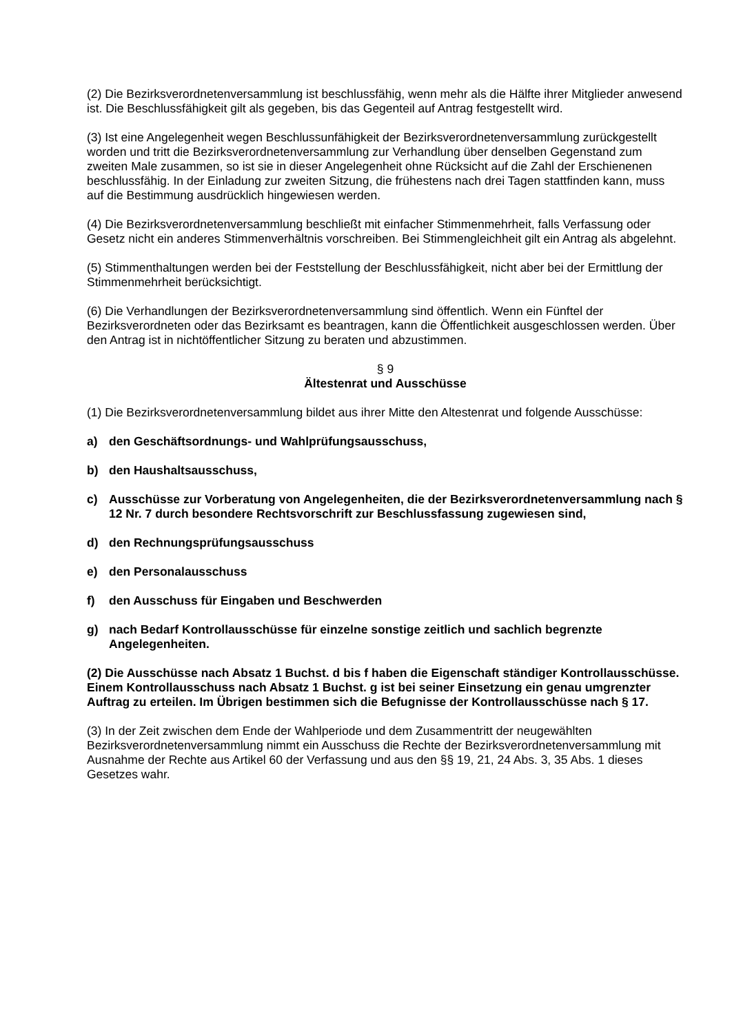(2) Die Bezirksverordnetenversammlung ist beschlussfähig, wenn mehr als die Hälfte ihrer Mitglieder anwesend ist. Die Beschlussfähigkeit gilt als gegeben, bis das Gegenteil auf Antrag festgestellt wird.
(3) Ist eine Angelegenheit wegen Beschlussunfähigkeit der Bezirksverordnetenversammlung zurückgestellt worden und tritt die Bezirksverordnetenversammlung zur Verhandlung über denselben Gegenstand zum zweiten Male zusammen, so ist sie in dieser Angelegenheit ohne Rücksicht auf die Zahl der Erschienenen beschlussfähig. In der Einladung zur zweiten Sitzung, die frühestens nach drei Tagen stattfinden kann, muss auf die Bestimmung ausdrücklich hingewiesen werden.
(4) Die Bezirksverordnetenversammlung beschließt mit einfacher Stimmenmehrheit, falls Verfassung oder Gesetz nicht ein anderes Stimmenverhältnis vorschreiben. Bei Stimmengleichheit gilt ein Antrag als abgelehnt.
(5) Stimmenthaltungen werden bei der Feststellung der Beschlussfähigkeit, nicht aber bei der Ermittlung der Stimmenmehrheit berücksichtigt.
(6) Die Verhandlungen der Bezirksverordnetenversammlung sind öffentlich. Wenn ein Fünftel der Bezirksverordneten oder das Bezirksamt es beantragen, kann die Öffentlichkeit ausgeschlossen werden. Über den Antrag ist in nichtöffentlicher Sitzung zu beraten und abzustimmen.
§ 9
Ältestenrat und Ausschüsse
(1) Die Bezirksverordnetenversammlung bildet aus ihrer Mitte den Altestenrat und folgende Ausschüsse:
a) den Geschäftsordnungs- und Wahlprüfungsausschuss,
b) den Haushaltsausschuss,
c) Ausschüsse zur Vorberatung von Angelegenheiten, die der Bezirksverordnetenversammlung nach § 12 Nr. 7 durch besondere Rechtsvorschrift zur Beschlussfassung zugewiesen sind,
d) den Rechnungsprüfungsausschuss
e) den Personalausschuss
f) den Ausschuss für Eingaben und Beschwerden
g) nach Bedarf Kontrollausschüsse für einzelne sonstige zeitlich und sachlich begrenzte Angelegenheiten.
(2) Die Ausschüsse nach Absatz 1 Buchst. d bis f haben die Eigenschaft ständiger Kontrollausschüsse. Einem Kontrollausschuss nach Absatz 1 Buchst. g ist bei seiner Einsetzung ein genau umgrenzter Auftrag zu erteilen. Im Übrigen bestimmen sich die Befugnisse der Kontrollausschüsse nach § 17.
(3) In der Zeit zwischen dem Ende der Wahlperiode und dem Zusammentritt der neugewählten Bezirksverordnetenversammlung nimmt ein Ausschuss die Rechte der Bezirksverordnetenversammlung mit Ausnahme der Rechte aus Artikel 60 der Verfassung und aus den §§ 19, 21, 24 Abs. 3, 35 Abs. 1 dieses Gesetzes wahr.